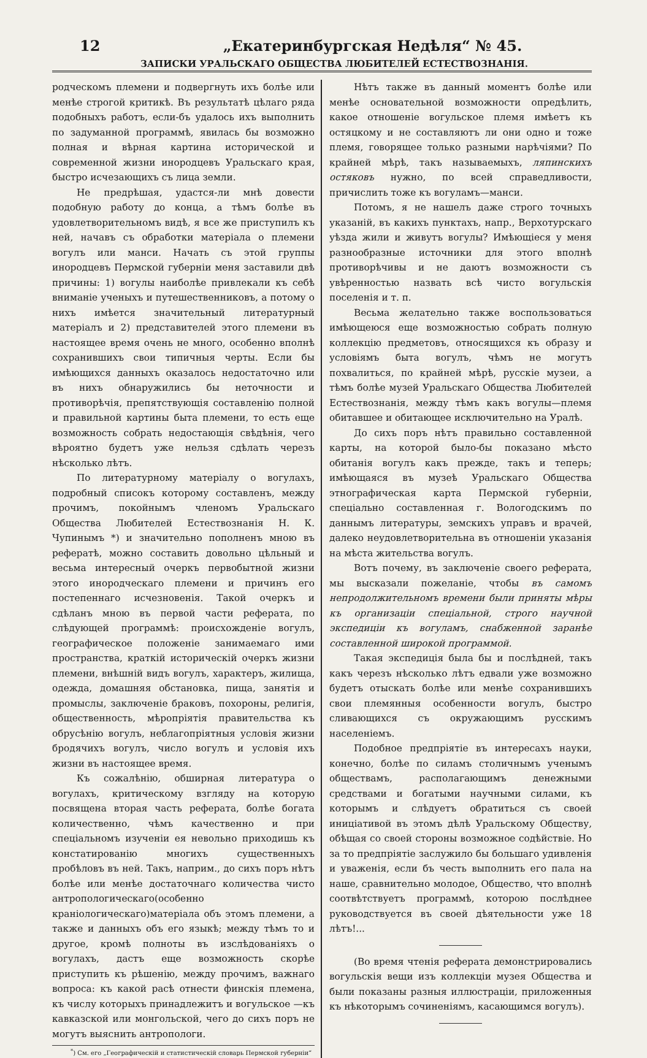12 „Екатеринбургская Недѣля“ № 45.
ЗАПИСКИ УРАЛЬСКАГО ОБЩЕСТВА ЛЮБИТЕЛЕЙ ЕСТЕСТВОЗНАНІЯ.
родческомъ племени и подвергнуть ихъ болѣе или менѣе строгой критикѣ. Въ результатѣ цѣлаго ряда подобныхъ работъ, если-бъ удалось ихъ выполнить по задуманной программѣ, явилась бы возможно полная и вѣрная картина исторической и современной жизни инородцевъ Уральскаго края, быстро исчезающихъ съ лица земли.
Не предрѣшая, удастся-ли мнѣ довести подобную работу до конца, а тѣмъ болѣе въ удовлетворительномъ видѣ, я все же приступилъ къ ней, начавъ съ обработки матеріала о племени вогулъ или манси. Начать съ этой группы инородцевъ Пермской губерніи меня заставили двѣ причины: 1) вогулы наиболѣе привлекали къ себѣ вниманіе ученыхъ и путешественниковъ, а потому о нихъ имѣется значительный литературный матеріалъ и 2) представителей этого племени въ настоящее время очень не много, особенно вполнѣ сохранившихъ свои типичныя черты. Если бы имѣющихся данныхъ оказалось недостаточно или въ нихъ обнаружились бы неточности и противорѣчія, препятствующія составленію полной и правильной картины быта племени, то есть еще возможность собрать недостающія свѣдѣнія, чего вѣроятно будетъ уже нельзя сдѣлать черезъ нѣсколько лѣтъ.
По литературному матеріалу о вогулахъ, подробный списокъ которому составленъ, между прочимъ, покойнымъ членомъ Уральскаго Общества Любителей Естествознанія Н. К. Чупинымъ *) и значительно пополненъ мною въ рефератѣ, можно составить довольно цѣльный и весьма интересный очеркъ первобытной жизни этого инородческаго племени и причинъ его постепеннаго исчезновенія. Такой очеркъ и сдѣланъ мною въ первой части реферата, по слѣдующей программѣ: происхожденіе вогулъ, географическое положеніе занимаемаго ими пространства, краткій историческій очеркъ жизни племени, внѣшній видъ вогулъ, характеръ, жилища, одежда, домашняя обстановка, пища, занятія и промыслы, заключеніе браковъ, похороны, религія, общественность, мѣропріятія правительства къ обрусѣнію вогулъ, неблагопріятныя условія жизни бродячихъ вогулъ, число вогулъ и условія ихъ жизни въ настоящее время.
Къ сожалѣнію, обширная литература о вогулахъ, критическому взгляду на которую посвящена вторая часть реферата, болѣе богата количественно, чѣмъ качественно и при спеціальномъ изученіи ея невольно приходишь къ констатированію многихъ существенныхъ пробѣловъ въ ней. Такъ, наприм., до сихъ поръ нѣтъ болѣе или менѣе достаточнаго количества чисто антропологическаго(особенно краніологическаго)матеріала объ этомъ племени, а также и данныхъ объ его языкѣ; между тѣмъ то и другое, кромѣ полноты въ изслѣдованіяхъ о вогулахъ, дастъ еще возможность скорѣе приступить къ рѣшенію, между прочимъ, важнаго вопроса: къ какой расѣ отнести финскія племена, къ числу которыхъ принадлежитъ и вогульское —къ кавказской или монгольской, чего до сихъ поръ не могутъ выяснить антропологи.
<sup>*</sup>) См. его „Географическій и статистическій словарь Пермской губерніи“
Нѣтъ также въ данный моментъ болѣе или менѣе основательной возможности опредѣлить, какое отношеніе вогульское племя имѣетъ къ остяцкому и не составляютъ ли они одно и тоже племя, говорящее только разными нарѣчіями? По крайней мѣрѣ, такъ называемыхъ, ляпинскихъ остяковъ нужно, по всей справедливости, причислить тоже къ вогуламъ—манси.
Потомъ, я не нашелъ даже строго точныхъ указаній, въ какихъ пунктахъ, напр., Верхотурскаго уѣзда жили и живутъ вогулы? Имѣющіеся у меня разнообразные источники для этого вполнѣ противорѣчивы и не даютъ возможности съ увѣренностью назвать всѣ чисто вогульскія поселенія и т. п.
Весьма желательно также воспользоваться имѣющеюся еще возможностью собрать полную коллекцію предметовъ, относящихся къ образу и условіямъ быта вогулъ, чѣмъ не могутъ похвалиться, по крайней мѣрѣ, русскіе музеи, а тѣмъ болѣе музей Уральскаго Общества Любителей Естествознанія, между тѣмъ какъ вогулы—племя обитавшее и обитающее исключительно на Уралѣ.
До сихъ поръ нѣтъ правильно составленной карты, на которой было-бы показано мѣсто обитанія вогулъ какъ прежде, такъ и теперь; имѣющаяся въ музеѣ Уральскаго Общества этнографическая карта Пермской губерніи, спеціально составленная г. Вологодскимъ по даннымъ литературы, земскихъ управъ и врачей, далеко неудовлетворительна въ отношеніи указанія на мѣста жительства вогулъ.
Вотъ почему, въ заключеніе своего реферата, мы высказали пожеланіе, чтобы въ самомъ непродолжительномъ времени были приняты мѣры къ организаціи спеціальной, строго научной экспедиціи къ вогуламъ, снабженной заранѣе составленной широкой программой.
Такая экспедиція была бы и послѣдней, такъ какъ черезъ нѣсколько лѣтъ едвали уже возможно будетъ отыскать болѣе или менѣе сохранившихъ свои племянныя особенности вогулъ, быстро сливающихся съ окружающимъ русскимъ населеніемъ.
Подобное предпріятіе въ интересахъ науки, конечно, болѣе по силамъ столичнымъ ученымъ обществамъ, располагающимъ денежными средствами и богатыми научными силами, къ которымъ и слѣдуетъ обратиться съ своей иниціативой въ этомъ дѣлѣ Уральскому Обществу, обѣщая со своей стороны возможное содѣйствіе. Но за то предпріятіе заслужило бы большаго удивленія и уваженія, если бъ честь выполнить его пала на наше, сравнительно молодое, Общество, что вполнѣ соотвѣтствуетъ программѣ, которою послѣднее руководствуется въ своей дѣятельности уже 18 лѣтъ!...
(Во время чтенія реферата демонстрировались вогульскія вещи изъ коллекціи музея Общества и были показаны разныя иллюстраціи, приложенныя къ нѣкоторымъ сочиненіямъ, касающимся вогулъ).